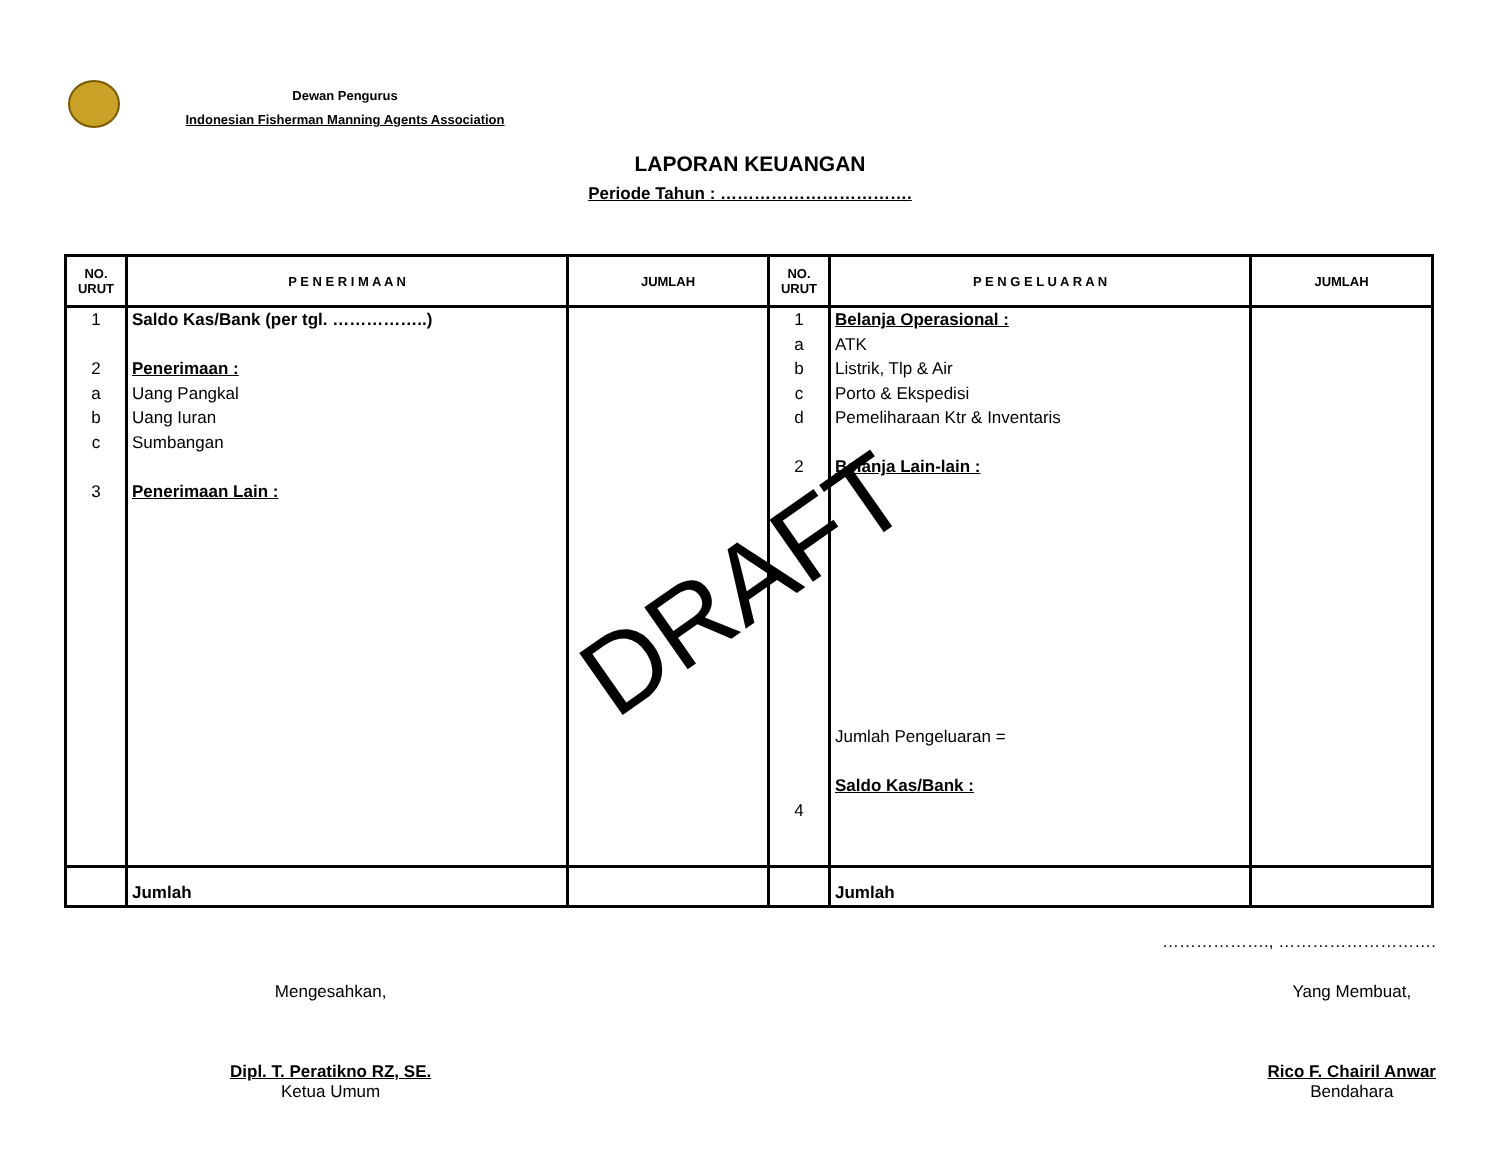Dewan Pengurus
Indonesian Fisherman Manning Agents Association
LAPORAN KEUANGAN
Periode Tahun : …………………………….
| NO. URUT | P E N E R I M A A N | JUMLAH | NO. URUT | P E N G E L U A R A N | JUMLAH |
| --- | --- | --- | --- | --- | --- |
| 1 2 a b c 3 | Saldo Kas/Bank (per tgl. ……………..) Penerimaan : Uang Pangkal Uang Iuran Sumbangan Penerimaan Lain : | | 1 a b c d 2 4 | Belanja Operasional : ATK Listrik, Tlp & Air Porto & Ekspedisi Pemeliharaan Ktr & Inventaris Belanja Lain-lain : Jumlah Pengeluaran = Saldo Kas/Bank : | |
| | Jumlah | | | Jumlah | |
DRAFT
………………., ……………………….
Mengesahkan,
Dipl. T. Peratikno RZ, SE.
Ketua Umum
Yang Membuat,
Rico F. Chairil Anwar
Bendahara